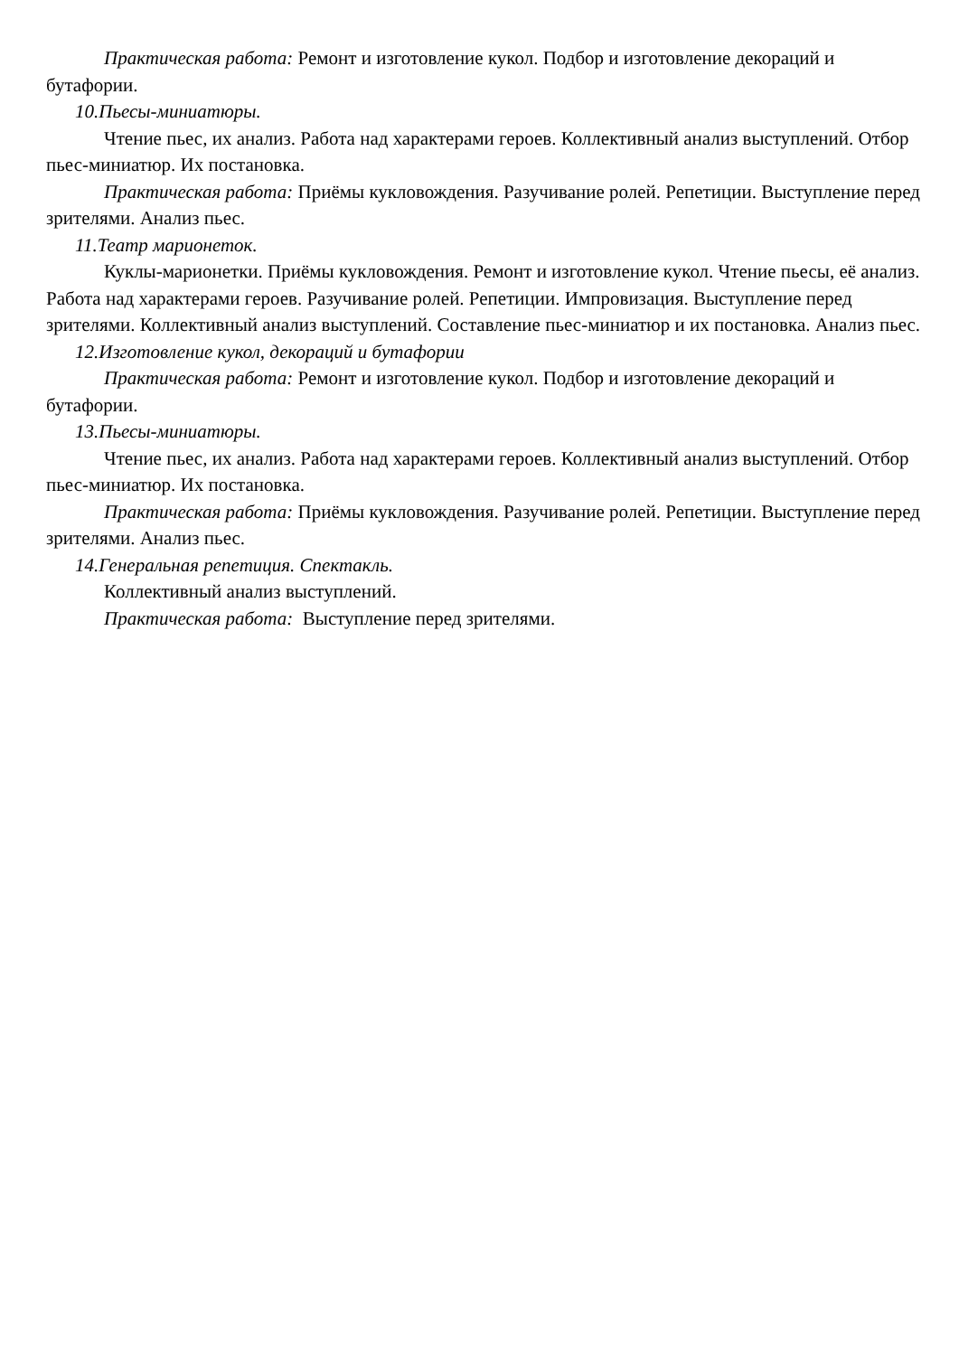Практическая работа: Ремонт и изготовление кукол. Подбор и изготовление декораций и бутафории.
10.Пьесы-миниатюры.
Чтение пьес, их анализ. Работа над характерами героев. Коллективный анализ выступлений. Отбор пьес-миниатюр. Их постановка.
Практическая работа: Приёмы кукловождения. Разучивание ролей. Репетиции. Выступление перед зрителями. Анализ пьес.
11.Театр марионеток.
Куклы-марионетки. Приёмы кукловождения. Ремонт и изготовление кукол. Чтение пьесы, её анализ. Работа над характерами героев. Разучивание ролей. Репетиции. Импровизация. Выступление перед зрителями. Коллективный анализ выступлений. Составление пьес-миниатюр и их постановка. Анализ пьес.
12.Изготовление кукол, декораций и бутафории
Практическая работа: Ремонт и изготовление кукол. Подбор и изготовление декораций и бутафории.
13.Пьесы-миниатюры.
Чтение пьес, их анализ. Работа над характерами героев. Коллективный анализ выступлений. Отбор пьес-миниатюр. Их постановка.
Практическая работа: Приёмы кукловождения. Разучивание ролей. Репетиции. Выступление перед зрителями. Анализ пьес.
14.Генеральная репетиция. Спектакль.
Коллективный анализ выступлений.
Практическая работа: Выступление перед зрителями.